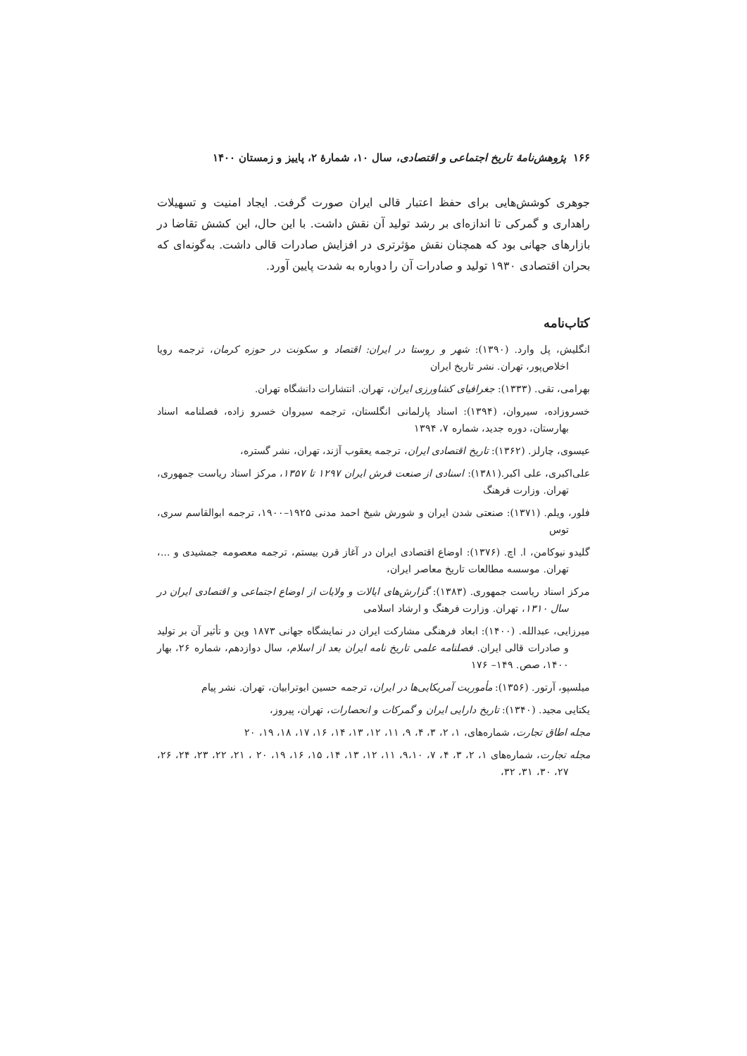۱۶۶ پژوهش‌نامهٔ تاریخ اجتماعی و اقتصادی، سال ۱۰، شمارهٔ ۲، پاییز و زمستان ۱۴۰۰
جوهری کوشش‌هایی برای حفظ اعتبار قالی ایران صورت گرفت. ایجاد امنیت و تسهیلات راهداری و گمرکی تا اندازه‌ای بر رشد تولید آن نقش داشت. با این حال، این کشش تقاضا در بازارهای جهانی بود که همچنان نقش مؤثرتری در افزایش صادرات قالی داشت. به‌گونه‌ای که بحران اقتصادی ۱۹۳۰ تولید و صادرات آن را دوباره به شدت پایین آورد.
کتاب‌نامه
انگلیش، پل وارد. (۱۳۹۰): شهر و روستا در ایران: اقتصاد و سکونت در حوزه کرمان، ترجمه رویا اخلاص‌پور، تهران. نشر تاریخ ایران
بهرامی، تقی. (۱۳۳۳): جغرافیای کشاورزی ایران، تهران. انتشارات دانشگاه تهران.
خسروزاده، سیروان، (۱۳۹۴): اسناد پارلمانی انگلستان، ترجمه سیروان خسرو زاده، فصلنامه اسناد بهارستان، دوره جدید، شماره ۷، ۱۳۹۴
عیسوی، چارلز. (۱۳۶۲): تاریخ اقتصادی ایران، ترجمه یعقوب آژند، تهران، نشر گستره،
علی‌اکبری، علی اکبر.(۱۳۸۱): اسنادی از صنعت فرش ایران ۱۲۹۷ تا ۱۳۵۷، مرکز اسناد ریاست جمهوری، تهران. وزارت فرهنگ
فلور، ویلم. (۱۳۷۱): صنعتی شدن ایران و شورش شیخ احمد مدنی ۱۹۲۵–۱۹۰۰، ترجمه ابوالقاسم سری، توس
گلیدو نیوکامن، ا. اچ. (۱۳۷۶): اوضاع اقتصادی ایران در آغاز قرن بیستم، ترجمه معصومه جمشیدی و ...، تهران. موسسه مطالعات تاریخ معاصر ایران،
مرکز اسناد ریاست جمهوری. (۱۳۸۳): گزارش‌های ایالات و ولایات از اوضاع اجتماعی و اقتصادی ایران در سال ۱۳۱۰، تهران. وزارت فرهنگ و ارشاد اسلامی
میرزایی، عبدالله. (۱۴۰۰): ابعاد فرهنگی مشارکت ایران در نمایشگاه جهانی ۱۸۷۳ وین و تأثیر آن بر تولید و صادرات قالی ایران. فصلنامه علمی تاریخ نامه ایران بعد از اسلام، سال دوازدهم، شماره ۲۶، بهار ۱۴۰۰، صص. ۱۴۹– ۱۷۶
میلسپو، آرتور. (۱۳۵۶): مأموریت آمریکایی‌ها در ایران، ترجمه حسین ابوترابیان، تهران. نشر پیام
یکتایی مجید. (۱۳۴۰): تاریخ دارایی ایران و گمرکات و انحصارات، تهران، پیروز،
مجله اطاق تجارت، شماره‌های، ۱، ۲، ۳، ۴، ۹، ۱۱، ۱۲، ۱۳، ۱۴، ۱۶، ۱۷، ۱۸، ۱۹، ۲۰
مجله تجارت، شماره‌های ۱، ۲، ۳، ۴، ۷، ۹،۱۰، ۱۱، ۱۲، ۱۳، ۱۴، ۱۵، ۱۶، ۱۹، ۲۰ ، ۲۱، ۲۲، ۲۳، ۲۴، ۲۶، ۲۷، ۳۰، ۳۱، ۳۲،